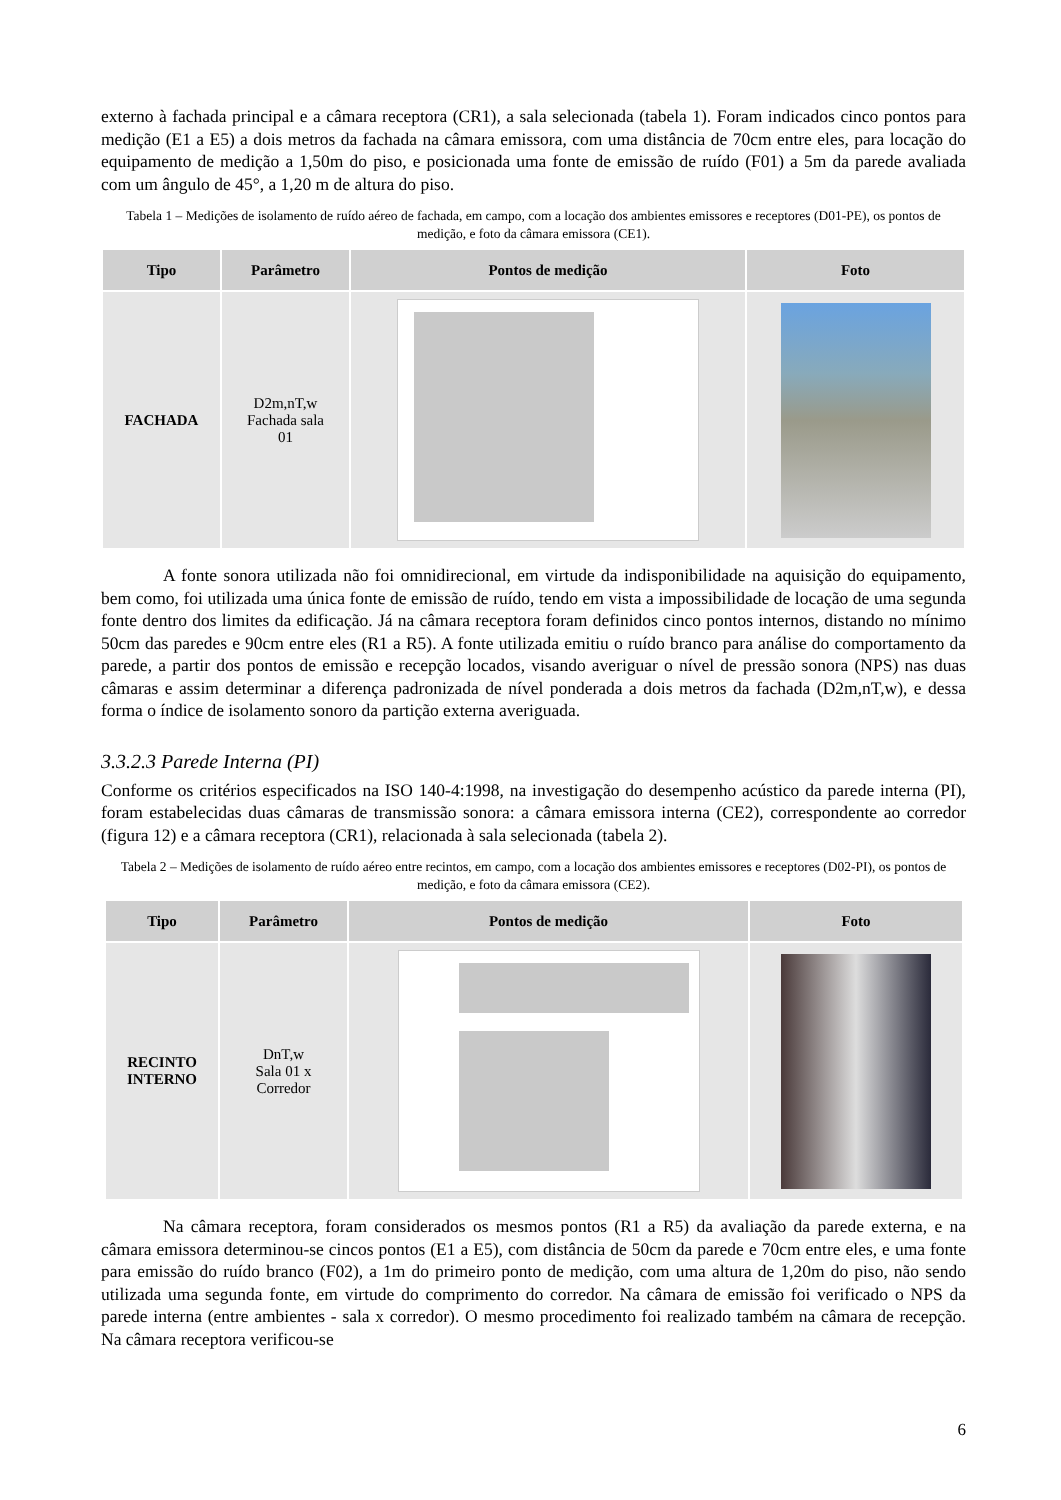externo à fachada principal e a câmara receptora (CR1), a sala selecionada (tabela 1). Foram indicados cinco pontos para medição (E1 a E5) a dois metros da fachada na câmara emissora, com uma distância de 70cm entre eles, para locação do equipamento de medição a 1,50m do piso, e posicionada uma fonte de emissão de ruído (F01) a 5m da parede avaliada com um ângulo de 45°, a 1,20 m de altura do piso.
Tabela 1 – Medições de isolamento de ruído aéreo de fachada, em campo, com a locação dos ambientes emissores e receptores (D01-PE), os pontos de medição, e foto da câmara emissora (CE1).
| Tipo | Parâmetro | Pontos de medição | Foto |
| --- | --- | --- | --- |
| FACHADA | D2m,nT,w Fachada sala 01 | | |
A fonte sonora utilizada não foi omnidirecional, em virtude da indisponibilidade na aquisição do equipamento, bem como, foi utilizada uma única fonte de emissão de ruído, tendo em vista a impossibilidade de locação de uma segunda fonte dentro dos limites da edificação. Já na câmara receptora foram definidos cinco pontos internos, distando no mínimo 50cm das paredes e 90cm entre eles (R1 a R5). A fonte utilizada emitiu o ruído branco para análise do comportamento da parede, a partir dos pontos de emissão e recepção locados, visando averiguar o nível de pressão sonora (NPS) nas duas câmaras e assim determinar a diferença padronizada de nível ponderada a dois metros da fachada (D2m,nT,w), e dessa forma o índice de isolamento sonoro da partição externa averiguada.
3.3.2.3 Parede Interna (PI)
Conforme os critérios especificados na ISO 140-4:1998, na investigação do desempenho acústico da parede interna (PI), foram estabelecidas duas câmaras de transmissão sonora: a câmara emissora interna (CE2), correspondente ao corredor (figura 12) e a câmara receptora (CR1), relacionada à sala selecionada (tabela 2).
Tabela 2 – Medições de isolamento de ruído aéreo entre recintos, em campo, com a locação dos ambientes emissores e receptores (D02-PI), os pontos de medição, e foto da câmara emissora (CE2).
| Tipo | Parâmetro | Pontos de medição | Foto |
| --- | --- | --- | --- |
| RECINTO INTERNO | DnT,w Sala 01 x Corredor | | |
Na câmara receptora, foram considerados os mesmos pontos (R1 a R5) da avaliação da parede externa, e na câmara emissora determinou-se cincos pontos (E1 a E5), com distância de 50cm da parede e 70cm entre eles, e uma fonte para emissão do ruído branco (F02), a 1m do primeiro ponto de medição, com uma altura de 1,20m do piso, não sendo utilizada uma segunda fonte, em virtude do comprimento do corredor. Na câmara de emissão foi verificado o NPS da parede interna (entre ambientes - sala x corredor). O mesmo procedimento foi realizado também na câmara de recepção. Na câmara receptora verificou-se
6